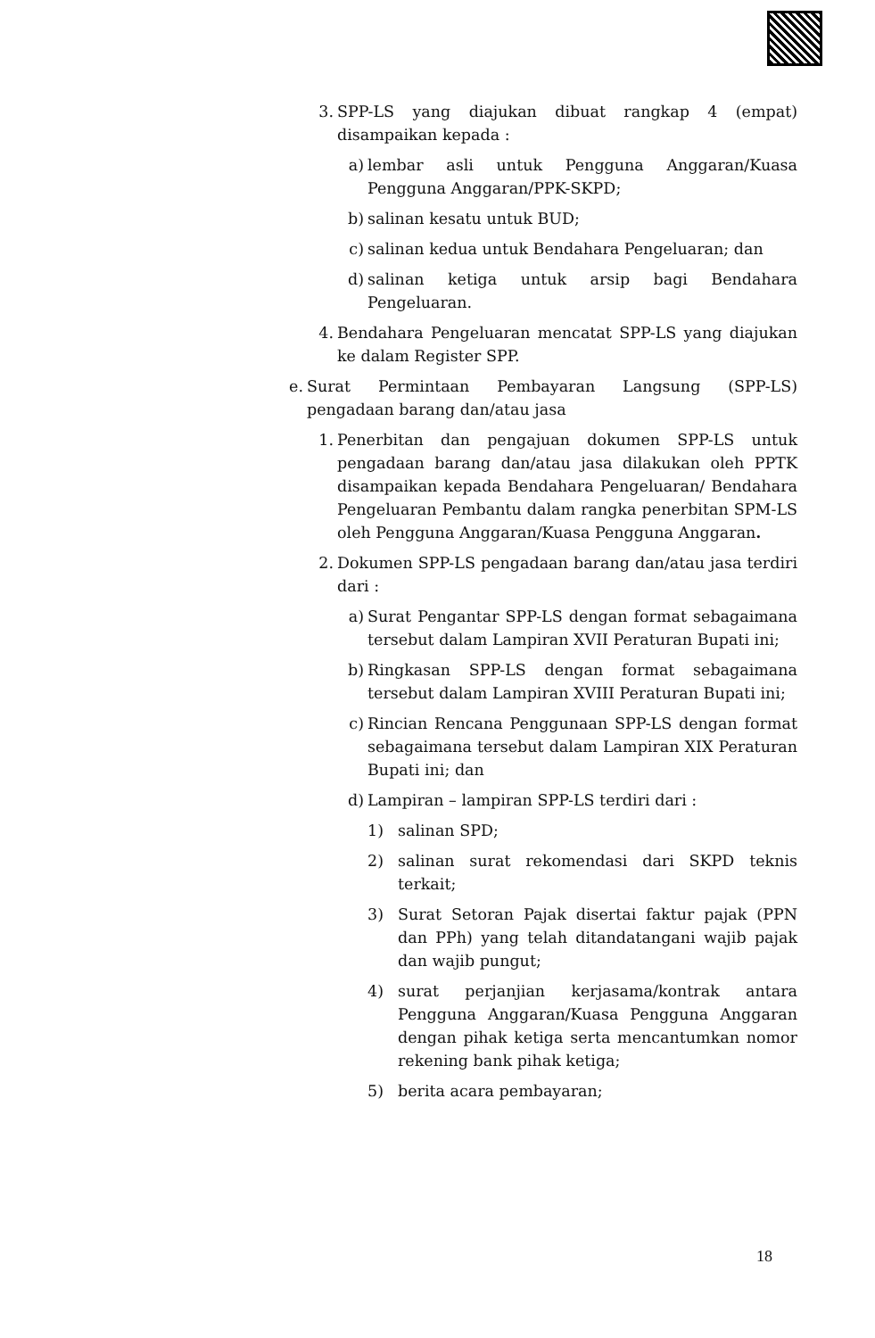3. SPP-LS yang diajukan dibuat rangkap 4 (empat) disampaikan kepada :
a) lembar asli untuk Pengguna Anggaran/Kuasa Pengguna Anggaran/PPK-SKPD;
b) salinan kesatu untuk BUD;
c) salinan kedua untuk Bendahara Pengeluaran; dan
d) salinan ketiga untuk arsip bagi Bendahara Pengeluaran.
4. Bendahara Pengeluaran mencatat SPP-LS yang diajukan ke dalam Register SPP.
e. Surat Permintaan Pembayaran Langsung (SPP-LS) pengadaan barang dan/atau jasa
1. Penerbitan dan pengajuan dokumen SPP-LS untuk pengadaan barang dan/atau jasa dilakukan oleh PPTK disampaikan kepada Bendahara Pengeluaran/ Bendahara Pengeluaran Pembantu dalam rangka penerbitan SPM-LS oleh Pengguna Anggaran/Kuasa Pengguna Anggaran.
2. Dokumen SPP-LS pengadaan barang dan/atau jasa terdiri dari :
a) Surat Pengantar SPP-LS dengan format sebagaimana tersebut dalam Lampiran XVII Peraturan Bupati ini;
b) Ringkasan SPP-LS dengan format sebagaimana tersebut dalam Lampiran XVIII Peraturan Bupati ini;
c) Rincian Rencana Penggunaan SPP-LS dengan format sebagaimana tersebut dalam Lampiran XIX Peraturan Bupati ini; dan
d) Lampiran – lampiran SPP-LS terdiri dari :
1) salinan SPD;
2) salinan surat rekomendasi dari SKPD teknis terkait;
3) Surat Setoran Pajak disertai faktur pajak (PPN dan PPh) yang telah ditandatangani wajib pajak dan wajib pungut;
4) surat perjanjian kerjasama/kontrak antara Pengguna Anggaran/Kuasa Pengguna Anggaran dengan pihak ketiga serta mencantumkan nomor rekening bank pihak ketiga;
5) berita acara pembayaran;
18